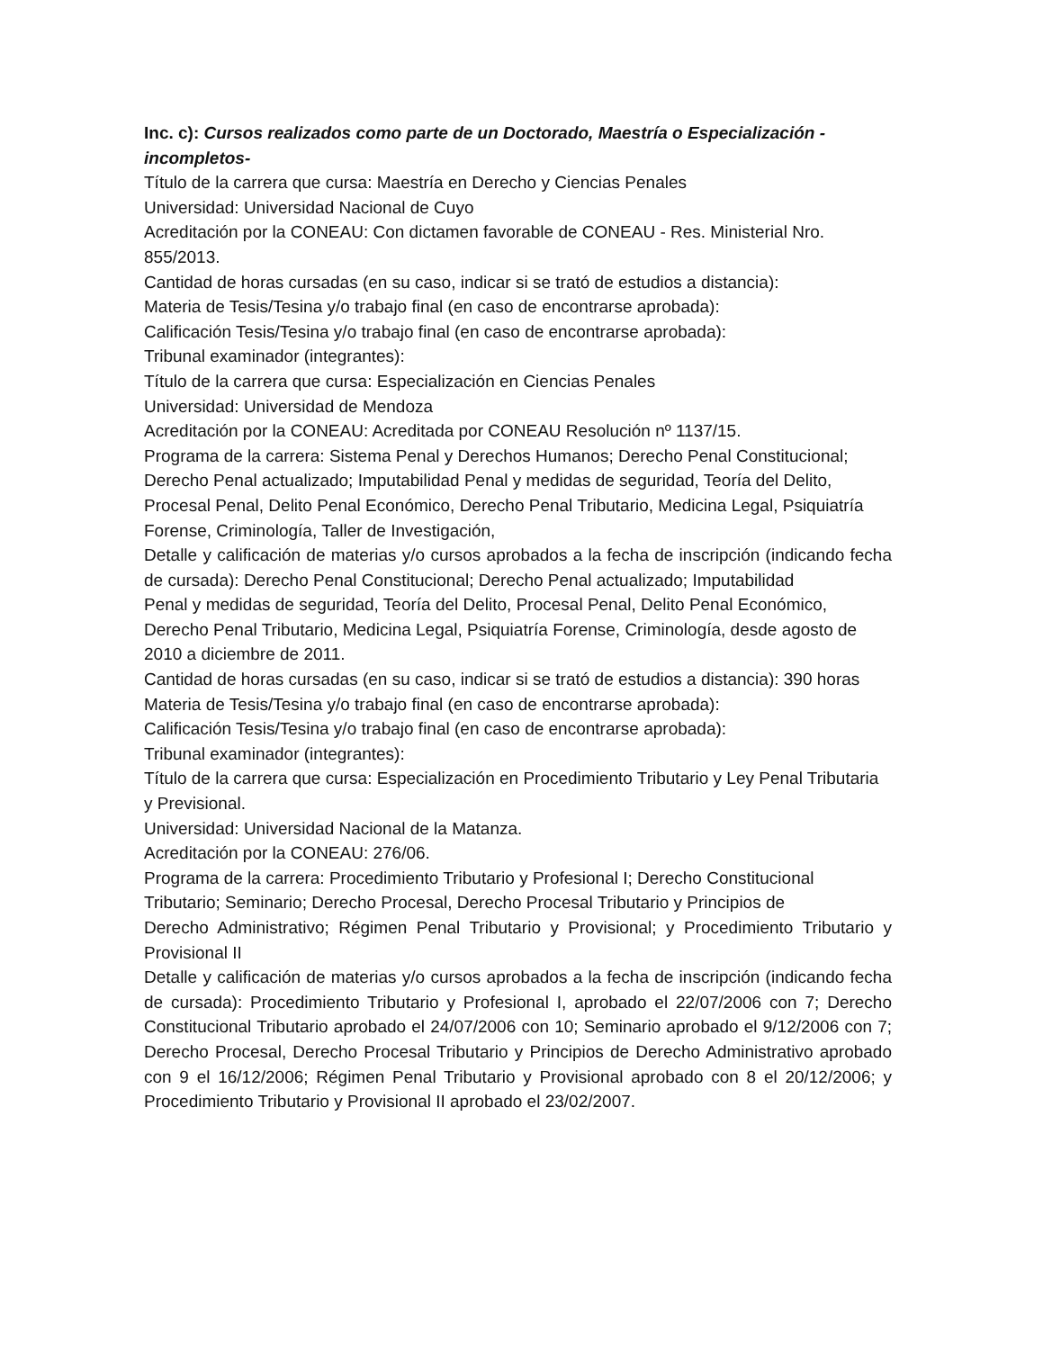Inc. c): Cursos realizados como parte de un Doctorado, Maestría o Especialización - incompletos-
Título de la carrera que cursa: Maestría en Derecho y Ciencias Penales
Universidad: Universidad Nacional de Cuyo
Acreditación por la CONEAU: Con dictamen favorable de CONEAU - Res. Ministerial Nro. 855/2013.
Cantidad de horas cursadas (en su caso, indicar si se trató de estudios a distancia):
Materia de Tesis/Tesina y/o trabajo final (en caso de encontrarse aprobada):
Calificación Tesis/Tesina y/o trabajo final (en caso de encontrarse aprobada):
Tribunal examinador (integrantes):
Título de la carrera que cursa: Especialización en Ciencias Penales
Universidad: Universidad de Mendoza
Acreditación por la CONEAU: Acreditada por CONEAU Resolución nº 1137/15.
Programa de la carrera: Sistema Penal y Derechos Humanos; Derecho Penal Constitucional;
Derecho Penal actualizado; Imputabilidad Penal y medidas de seguridad, Teoría del Delito, Procesal Penal, Delito Penal Económico, Derecho Penal Tributario, Medicina Legal, Psiquiatría Forense, Criminología, Taller de Investigación,
Detalle y calificación de materias y/o cursos aprobados a la fecha de inscripción (indicando fecha de cursada): Derecho Penal Constitucional; Derecho Penal actualizado; Imputabilidad
Penal y medidas de seguridad, Teoría del Delito, Procesal Penal, Delito Penal Económico, Derecho Penal Tributario, Medicina Legal, Psiquiatría Forense, Criminología, desde agosto de 2010 a diciembre de 2011.
Cantidad de horas cursadas (en su caso, indicar si se trató de estudios a distancia): 390 horas
Materia de Tesis/Tesina y/o trabajo final (en caso de encontrarse aprobada):
Calificación Tesis/Tesina y/o trabajo final (en caso de encontrarse aprobada):
Tribunal examinador (integrantes):
Título de la carrera que cursa: Especialización en Procedimiento Tributario y Ley Penal Tributaria y Previsional.
Universidad: Universidad Nacional de la Matanza.
Acreditación por la CONEAU: 276/06.
Programa de la carrera: Procedimiento Tributario y Profesional I; Derecho Constitucional Tributario; Seminario; Derecho Procesal, Derecho Procesal Tributario y Principios de
Derecho Administrativo; Régimen Penal Tributario y Provisional; y Procedimiento Tributario y Provisional II
Detalle y calificación de materias y/o cursos aprobados a la fecha de inscripción (indicando fecha de cursada): Procedimiento Tributario y Profesional I, aprobado el 22/07/2006 con 7; Derecho Constitucional Tributario aprobado el 24/07/2006 con 10; Seminario aprobado el 9/12/2006 con 7; Derecho Procesal, Derecho Procesal Tributario y Principios de Derecho Administrativo aprobado con 9 el 16/12/2006; Régimen Penal Tributario y Provisional aprobado con 8 el 20/12/2006; y Procedimiento Tributario y Provisional II aprobado el 23/02/2007.